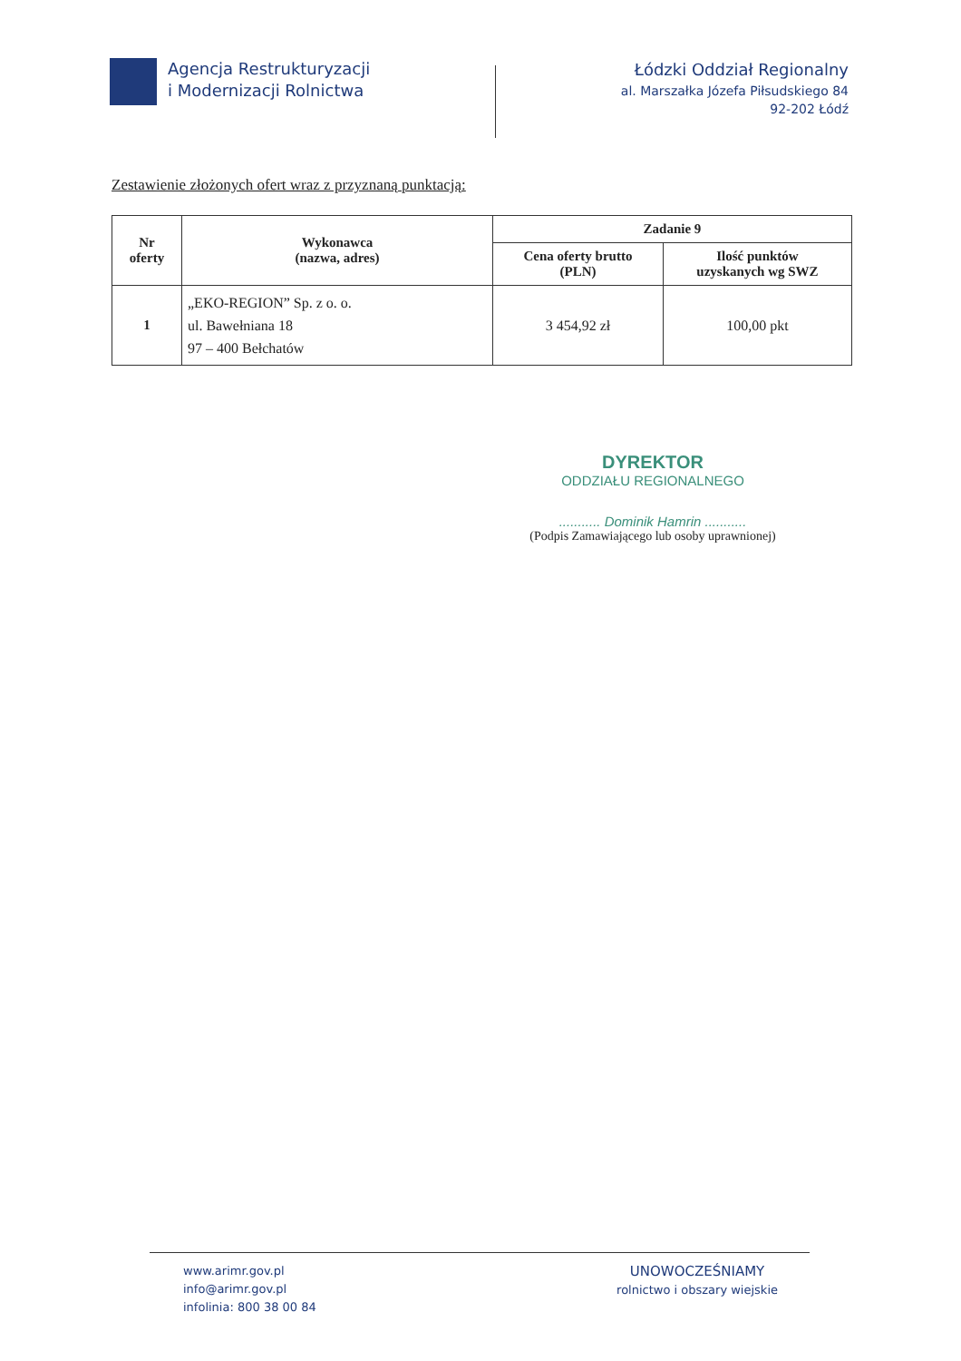Agencja Restrukturyzacji
i Modernizacji Rolnictwa
Łódzki Oddział Regionalny
al. Marszałka Józefa Piłsudskiego 84
92-202 Łódź
Zestawienie złożonych ofert wraz z przyznaną punktacją:
| Nr oferty | Wykonawca (nazwa, adres) | Zadanie 9 | |
| --- | --- | --- | --- |
| | | Cena oferty brutto (PLN) | Ilość punktów uzyskanych wg SWZ |
| 1 | „EKO-REGION” Sp. z o. o. ul. Bawełniana 18 97 – 400 Bełchatów | 3 454,92 zł | 100,00 pkt |
DYREKTOR
ODDZIAŁU REGIONALNEGO
........... Dominik Hamrin ...........
(Podpis Zamawiającego lub osoby uprawnionej)
www.arimr.gov.pl
info@arimr.gov.pl
infolinia: 800 38 00 84
UNOWOCZEŚNIAMY
rolnictwo i obszary wiejskie